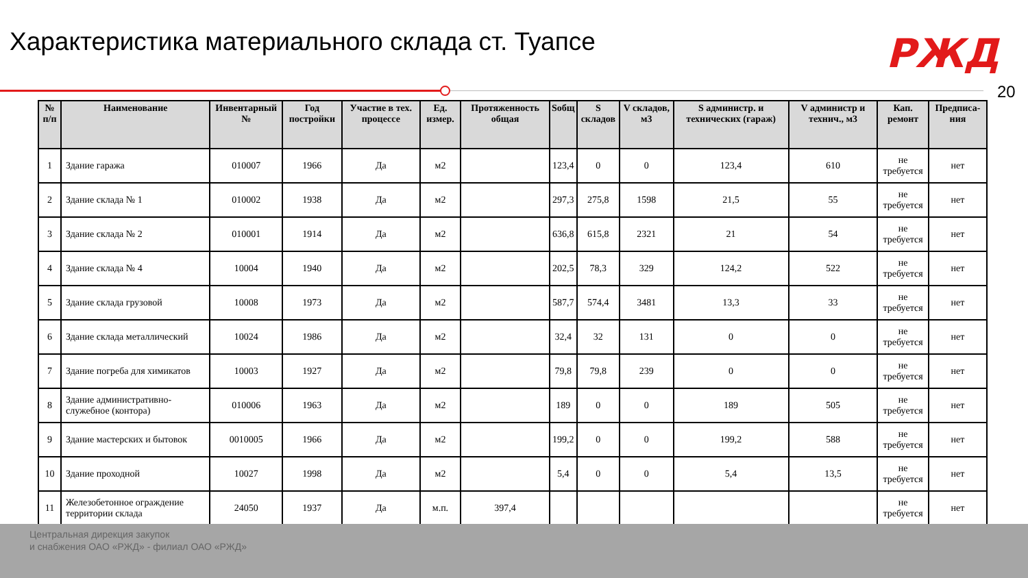Характеристика материального склада ст. Туапсе
РЖД
20
| № п/п | Наименование | Инвентарный № | Год постройки | Участие в тех. процессе | Ед. измер. | Протяженность общая | Sобщ | S складов | V складов, м3 | S администр. и технических (гараж) | V администр и технич., м3 | Кап. ремонт | Предписа-ния |
| --- | --- | --- | --- | --- | --- | --- | --- | --- | --- | --- | --- | --- | --- |
| 1 | Здание гаража | 010007 | 1966 | Да | м2 | | 123,4 | 0 | 0 | 123,4 | 610 | не требуется | нет |
| 2 | Здание склада № 1 | 010002 | 1938 | Да | м2 | | 297,3 | 275,8 | 1598 | 21,5 | 55 | не требуется | нет |
| 3 | Здание склада № 2 | 010001 | 1914 | Да | м2 | | 636,8 | 615,8 | 2321 | 21 | 54 | не требуется | нет |
| 4 | Здание склада № 4 | 10004 | 1940 | Да | м2 | | 202,5 | 78,3 | 329 | 124,2 | 522 | не требуется | нет |
| 5 | Здание склада грузовой | 10008 | 1973 | Да | м2 | | 587,7 | 574,4 | 3481 | 13,3 | 33 | не требуется | нет |
| 6 | Здание склада металлический | 10024 | 1986 | Да | м2 | | 32,4 | 32 | 131 | 0 | 0 | не требуется | нет |
| 7 | Здание погреба для химикатов | 10003 | 1927 | Да | м2 | | 79,8 | 79,8 | 239 | 0 | 0 | не требуется | нет |
| 8 | Здание административно-служебное (контора) | 010006 | 1963 | Да | м2 | | 189 | 0 | 0 | 189 | 505 | не требуется | нет |
| 9 | Здание мастерских и бытовок | 0010005 | 1966 | Да | м2 | | 199,2 | 0 | 0 | 199,2 | 588 | не требуется | нет |
| 10 | Здание проходной | 10027 | 1998 | Да | м2 | | 5,4 | 0 | 0 | 5,4 | 13,5 | не требуется | нет |
| 11 | Железобетонное ограждение территории склада | 24050 | 1937 | Да | м.п. | 397,4 | | | | | | не требуется | нет |
Центральная дирекция закупок
и снабжения ОАО «РЖД» - филиал ОАО «РЖД»